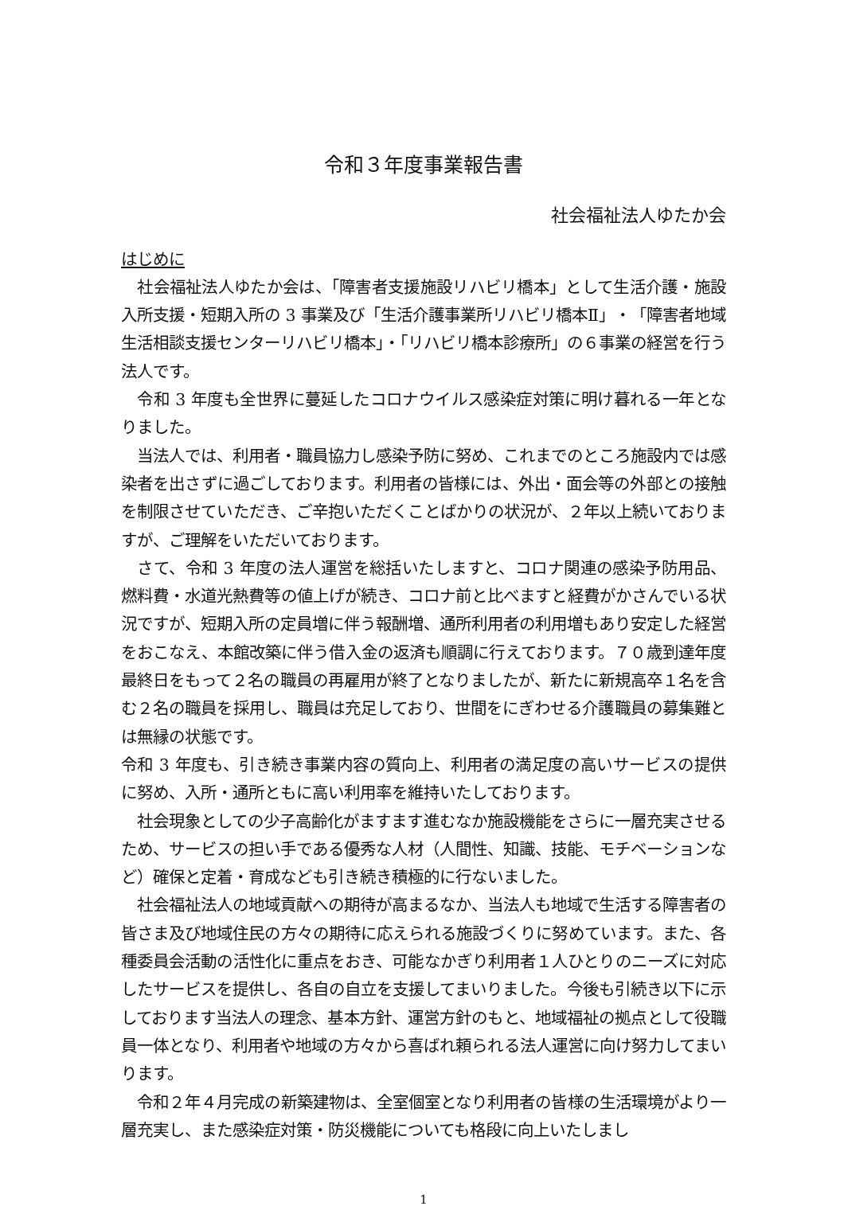令和３年度事業報告書
社会福祉法人ゆたか会
はじめに
　社会福祉法人ゆたか会は、「障害者支援施設リハビリ橋本」として生活介護・施設入所支援・短期入所の 3 事業及び「生活介護事業所リハビリ橋本Ⅱ」・「障害者地域生活相談支援センターリハビリ橋本」・「リハビリ橋本診療所」の６事業の経営を行う法人です。
　令和 3 年度も全世界に蔓延したコロナウイルス感染症対策に明け暮れる一年となりました。
　当法人では、利用者・職員協力し感染予防に努め、これまでのところ施設内では感染者を出さずに過ごしております。利用者の皆様には、外出・面会等の外部との接触を制限させていただき、ご辛抱いただくことばかりの状況が、２年以上続いておりますが、ご理解をいただいております。
　さて、令和 3 年度の法人運営を総括いたしますと、コロナ関連の感染予防用品、燃料費・水道光熱費等の値上げが続き、コロナ前と比べますと経費がかさんでいる状況ですが、短期入所の定員増に伴う報酬増、通所利用者の利用増もあり安定した経営をおこなえ、本館改築に伴う借入金の返済も順調に行えております。７０歳到達年度最終日をもって２名の職員の再雇用が終了となりましたが、新たに新規高卒１名を含む２名の職員を採用し、職員は充足しており、世間をにぎわせる介護職員の募集難とは無縁の状態です。
令和 3 年度も、引き続き事業内容の質向上、利用者の満足度の高いサービスの提供に努め、入所・通所ともに高い利用率を維持いたしております。
　社会現象としての少子高齢化がますます進むなか施設機能をさらに一層充実させるため、サービスの担い手である優秀な人材（人間性、知識、技能、モチベーションなど）確保と定着・育成なども引き続き積極的に行ないました。
　社会福祉法人の地域貢献への期待が高まるなか、当法人も地域で生活する障害者の皆さま及び地域住民の方々の期待に応えられる施設づくりに努めています。また、各種委員会活動の活性化に重点をおき、可能なかぎり利用者１人ひとりのニーズに対応したサービスを提供し、各自の自立を支援してまいりました。今後も引続き以下に示しております当法人の理念、基本方針、運営方針のもと、地域福祉の拠点として役職員一体となり、利用者や地域の方々から喜ばれ頼られる法人運営に向け努力してまいります。
　令和２年４月完成の新築建物は、全室個室となり利用者の皆様の生活環境がより一層充実し、また感染症対策・防災機能についても格段に向上いたしまし
1